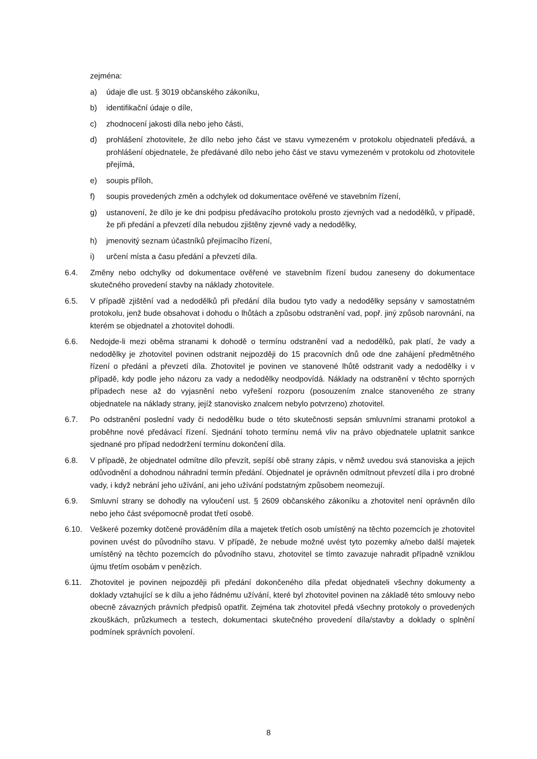zejména:
a) údaje dle ust. § 3019 občanského zákoníku,
b) identifikační údaje o díle,
c) zhodnocení jakosti díla nebo jeho části,
d) prohlášení zhotovitele, že dílo nebo jeho část ve stavu vymezeném v protokolu objednateli předává, a prohlášení objednatele, že předávané dílo nebo jeho část ve stavu vymezeném v protokolu od zhotovitele přejímá,
e) soupis příloh,
f) soupis provedených změn a odchylek od dokumentace ověřené ve stavebním řízení,
g) ustanovení, že dílo je ke dni podpisu předávacího protokolu prosto zjevných vad a nedodělků, v případě, že při předání a převzetí díla nebudou zjištěny zjevné vady a nedodělky,
h) jmenovitý seznam účastníků přejímacího řízení,
i) určení místa a času předání a převzetí díla.
6.4. Změny nebo odchylky od dokumentace ověřené ve stavebním řízení budou zaneseny do dokumentace skutečného provedení stavby na náklady zhotovitele.
6.5. V případě zjištění vad a nedodělků při předání díla budou tyto vady a nedodělky sepsány v samostatném protokolu, jenž bude obsahovat i dohodu o lhůtách a způsobu odstranění vad, popř. jiný způsob narovnání, na kterém se objednatel a zhotovitel dohodli.
6.6. Nedojde-li mezi oběma stranami k dohodě o termínu odstranění vad a nedodělků, pak platí, že vady a nedodělky je zhotovitel povinen odstranit nejpozději do 15 pracovních dnů ode dne zahájení předmětného řízení o předání a převzetí díla. Zhotovitel je povinen ve stanovené lhůtě odstranit vady a nedodělky i v případě, kdy podle jeho názoru za vady a nedodělky neodpovídá. Náklady na odstranění v těchto sporných případech nese až do vyjasnění nebo vyřešení rozporu (posouzením znalce stanoveného ze strany objednatele na náklady strany, jejíž stanovisko znalcem nebylo potvrzeno) zhotovitel.
6.7. Po odstranění poslední vady či nedodělku bude o této skutečnosti sepsán smluvními stranami protokol a proběhne nové předávací řízení. Sjednání tohoto termínu nemá vliv na právo objednatele uplatnit sankce sjednané pro případ nedodržení termínu dokončení díla.
6.8. V případě, že objednatel odmítne dílo převzít, sepíší obě strany zápis, v němž uvedou svá stanoviska a jejich odůvodnění a dohodnou náhradní termín předání. Objednatel je oprávněn odmítnout převzetí díla i pro drobné vady, i když nebrání jeho užívání, ani jeho užívání podstatným způsobem neomezují.
6.9. Smluvní strany se dohodly na vyloučení ust. § 2609 občanského zákoníku a zhotovitel není oprávněn dílo nebo jeho část svépomocně prodat třetí osobě.
6.10. Veškeré pozemky dotčené prováděním díla a majetek třetích osob umístěný na těchto pozemcích je zhotovitel povinen uvést do původního stavu. V případě, že nebude možné uvést tyto pozemky a/nebo další majetek umístěný na těchto pozemcích do původního stavu, zhotovitel se tímto zavazuje nahradit případně vzniklou újmu třetím osobám v penězích.
6.11. Zhotovitel je povinen nejpozději při předání dokončeného díla předat objednateli všechny dokumenty a doklady vztahující se k dílu a jeho řádnému užívání, které byl zhotovitel povinen na základě této smlouvy nebo obecně závazných právních předpisů opatřit. Zejména tak zhotovitel předá všechny protokoly o provedených zkouškách, průzkumech a testech, dokumentaci skutečného provedení díla/stavby a doklady o splnění podmínek správních povolení.
8